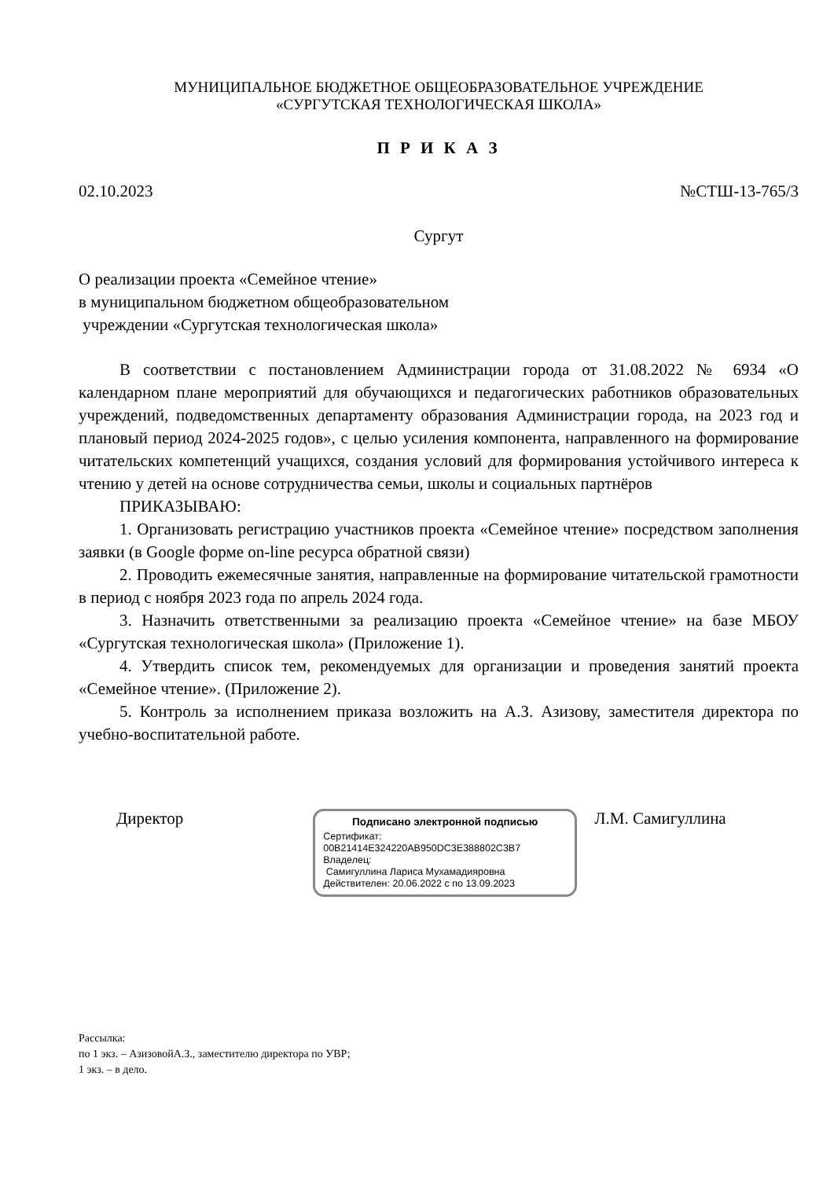МУНИЦИПАЛЬНОЕ БЮДЖЕТНОЕ ОБЩЕОБРАЗОВАТЕЛЬНОЕ УЧРЕЖДЕНИЕ
«СУРГУТСКАЯ ТЕХНОЛОГИЧЕСКАЯ ШКОЛА»
П Р И К А З
02.10.2023 №СТШ-13-765/3
Сургут
О реализации проекта «Семейное чтение»
в муниципальном бюджетном общеобразовательном
учреждении «Сургутская технологическая школа»
В соответствии с постановлением Администрации города от 31.08.2022 № 6934 «О календарном плане мероприятий для обучающихся и педагогических работников образовательных учреждений, подведомственных департаменту образования Администрации города, на 2023 год и плановый период 2024-2025 годов», с целью усиления компонента, направленного на формирование читательских компетенций учащихся, создания условий для формирования устойчивого интереса к чтению у детей на основе сотрудничества семьи, школы и социальных партнёров
ПРИКАЗЫВАЮ:
1. Организовать регистрацию участников проекта «Семейное чтение» посредством заполнения заявки (в Google форме on-line ресурса обратной связи)
2. Проводить ежемесячные занятия, направленные на формирование читательской грамотности в период с ноября 2023 года по апрель 2024 года.
3. Назначить ответственными за реализацию проекта «Семейное чтение» на базе МБОУ «Сургутская технологическая школа» (Приложение 1).
4. Утвердить список тем, рекомендуемых для организации и проведения занятий проекта «Семейное чтение». (Приложение 2).
5. Контроль за исполнением приказа возложить на А.З. Азизову, заместителя директора по учебно-воспитательной работе.
Директор
Подписано электронной подписью
Сертификат:
00B21414E324220AB950DC3E388802C3B7
Владелец:
Самигуллина Лариса Мухамадияровна
Действителен: 20.06.2022 с по 13.09.2023
Л.М. Самигуллина
Рассылка:
по 1 экз. – АзизовойА.З., заместителю директора по УВР;
1 экз. – в дело.